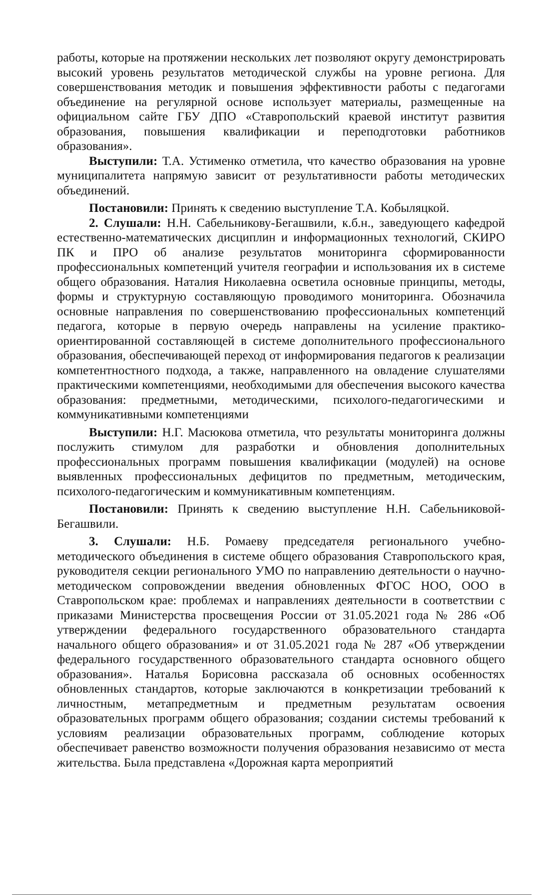работы, которые на протяжении нескольких лет позволяют округу демонстрировать высокий уровень результатов методической службы на уровне региона. Для совершенствования методик и повышения эффективности работы с педагогами объединение на регулярной основе использует материалы, размещенные на официальном сайте ГБУ ДПО «Ставропольский краевой институт развития образования, повышения квалификации и переподготовки работников образования».
Выступили: Т.А. Устименко отметила, что качество образования на уровне муниципалитета напрямую зависит от результативности работы методических объединений.
Постановили: Принять к сведению выступление Т.А. Кобыляцкой.
2. Слушали: Н.Н. Сабельникову-Бегашвили, к.б.н., заведующего кафедрой естественно-математических дисциплин и информационных технологий, СКИРО ПК и ПРО об анализе результатов мониторинга сформированности профессиональных компетенций учителя географии и использования их в системе общего образования. Наталия Николаевна осветила основные принципы, методы, формы и структурную составляющую проводимого мониторинга. Обозначила основные направления по совершенствованию профессиональных компетенций педагога, которые в первую очередь направлены на усиление практико-ориентированной составляющей в системе дополнительного профессионального образования, обеспечивающей переход от информирования педагогов к реализации компетентностного подхода, а также, направленного на овладение слушателями практическими компетенциями, необходимыми для обеспечения высокого качества образования: предметными, методическими, психолого-педагогическими и коммуникативными компетенциями
Выступили: Н.Г. Масюкова отметила, что результаты мониторинга должны послужить стимулом для разработки и обновления дополнительных профессиональных программ повышения квалификации (модулей) на основе выявленных профессиональных дефицитов по предметным, методическим, психолого-педагогическим и коммуникативным компетенциям.
Постановили: Принять к сведению выступление Н.Н. Сабельниковой-Бегашвили.
3. Слушали: Н.Б. Ромаеву председателя регионального учебно-методического объединения в системе общего образования Ставропольского края, руководителя секции регионального УМО по направлению деятельности о научно-методическом сопровождении введения обновленных ФГОС НОО, ООО в Ставропольском крае: проблемах и направлениях деятельности в соответствии с приказами Министерства просвещения России от 31.05.2021 года № 286 «Об утверждении федерального государственного образовательного стандарта начального общего образования» и от 31.05.2021 года № 287 «Об утверждении федерального государственного образовательного стандарта основного общего образования». Наталья Борисовна рассказала об основных особенностях обновленных стандартов, которые заключаются в конкретизации требований к личностным, метапредметным и предметным результатам освоения образовательных программ общего образования; создании системы требований к условиям реализации образовательных программ, соблюдение которых обеспечивает равенство возможности получения образования независимо от места жительства. Была представлена «Дорожная карта мероприятий